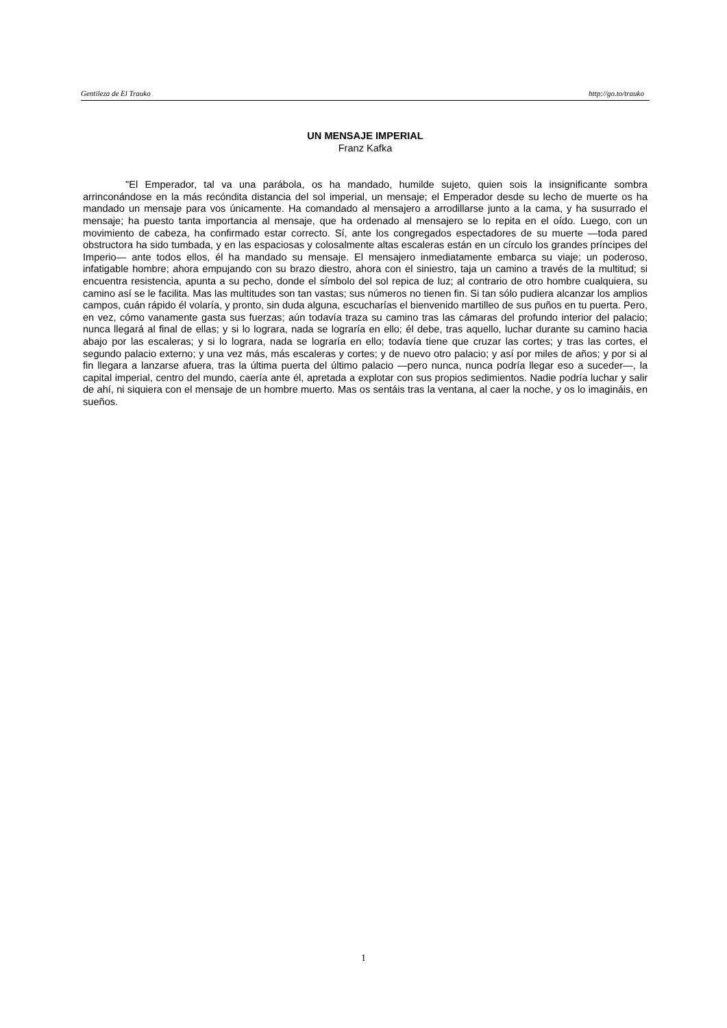Gentileza de El Trauko http://go.to/trauko
UN MENSAJE IMPERIAL
Franz Kafka
"El Emperador, tal va una parábola, os ha mandado, humilde sujeto, quien sois la insignificante sombra arrinconándose en la más recóndita distancia del sol imperial, un mensaje; el Emperador desde su lecho de muerte os ha mandado un mensaje para vos únicamente. Ha comandado al mensajero a arrodillarse junto a la cama, y ha susurrado el mensaje; ha puesto tanta importancia al mensaje, que ha ordenado al mensajero se lo repita en el oído. Luego, con un movimiento de cabeza, ha confirmado estar correcto. Sí, ante los congregados espectadores de su muerte —toda pared obstructora ha sido tumbada, y en las espaciosas y colosalmente altas escaleras están en un círculo los grandes príncipes del Imperio— ante todos ellos, él ha mandado su mensaje. El mensajero inmediatamente embarca su viaje; un poderoso, infatigable hombre; ahora empujando con su brazo diestro, ahora con el siniestro, taja un camino a través de la multitud; si encuentra resistencia, apunta a su pecho, donde el símbolo del sol repica de luz; al contrario de otro hombre cualquiera, su camino así se le facilita. Mas las multitudes son tan vastas; sus números no tienen fin. Si tan sólo pudiera alcanzar los amplios campos, cuán rápido él volaría, y pronto, sin duda alguna, escucharías el bienvenido martilleo de sus puños en tu puerta. Pero, en vez, cómo vanamente gasta sus fuerzas; aún todavía traza su camino tras las cámaras del profundo interior del palacio; nunca llegará al final de ellas; y si lo lograra, nada se lograría en ello; él debe, tras aquello, luchar durante su camino hacia abajo por las escaleras; y si lo lograra, nada se lograría en ello; todavía tiene que cruzar las cortes; y tras las cortes, el segundo palacio externo; y una vez más, más escaleras y cortes; y de nuevo otro palacio; y así por miles de años; y por si al fin llegara a lanzarse afuera, tras la última puerta del último palacio —pero nunca, nunca podría llegar eso a suceder—, la capital imperial, centro del mundo, caería ante él, apretada a explotar con sus propios sedimientos. Nadie podría luchar y salir de ahí, ni siquiera con el mensaje de un hombre muerto. Mas os sentáis tras la ventana, al caer la noche, y os lo imagináis, en sueños.
1